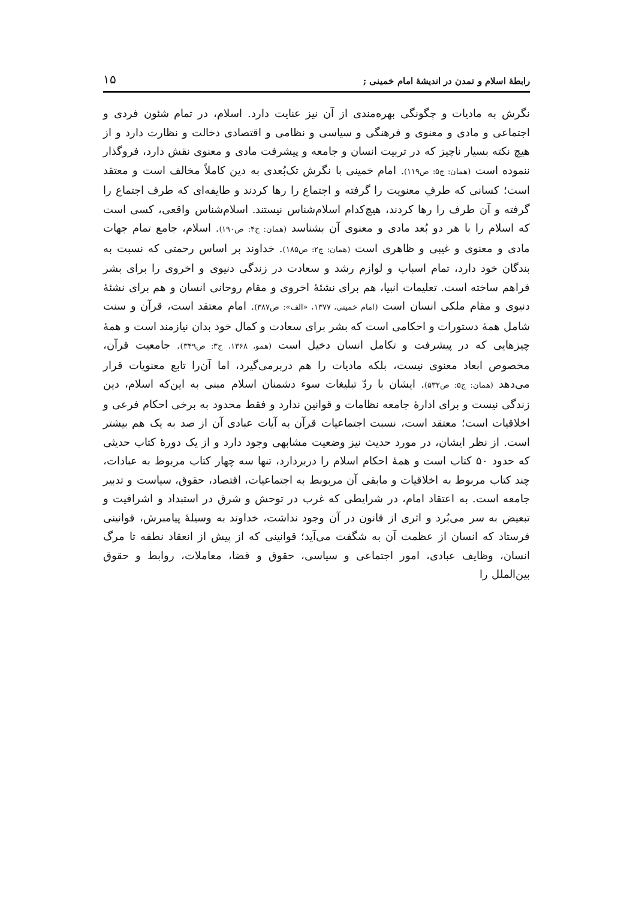رابطهٔ اسلام و تمدن در اندیشهٔ امام خمینی ; ۱۵
نگرش به مادیات و چگونگی بهره‌مندی از آن نیز عنایت دارد. اسلام، در تمام شئون فردی و اجتماعی و مادی و معنوی و فرهنگی و سیاسی و نظامی و اقتصادی دخالت و نظارت دارد و از هیچ نکته بسیار ناچیز که در تربیت انسان و جامعه و پیشرفت مادی و معنوی نقش دارد، فروگذار ننموده است (همان: ج۵: ص۱۱۹). امام خمینی با نگرش تک‌بُعدی به دین کاملاً مخالف است و معتقد است؛ کسانی که طرفِ معنویت را گرفته و اجتماع را رها کردند و طایفه‌ای که طرف اجتماع را گرفته و آن طرف را رها کردند، هیچ‌کدام اسلام‌شناس نیستند. اسلام‌شناس واقعی، کسی است که اسلام را با هر دو بُعد مادی و معنوی آن بشناسد (همان: ج۴: ص۱۹۰). اسلام، جامع تمام جهات مادی و معنوی و غیبی و ظاهری است (همان: ج۲: ص۱۸۵). خداوند بر اساس رحمتی که نسبت به بندگان خود دارد، تمام اسباب و لوازم رشد و سعادت در زندگی دنیوی و اخروی را برای بشر فراهم ساخته است. تعلیمات انبیا، هم برای نشئهٔ اخروی و مقام روحانی انسان و هم برای نشئهٔ دنیوی و مقام ملکی انسان است (امام خمینی، ۱۳۷۷، «الف»: ص۳۸۷). امام معتقد است، قرآن و سنت شامل همهٔ دستورات و احکامی است که بشر برای سعادت و کمال خود بدان نیازمند است و همهٔ چیزهایی که در پیشرفت و تکامل انسان دخیل است (همو، ۱۳۶۸، ج۳: ص۳۴۹). جامعیت قرآن، مخصوص ابعاد معنوی نیست، بلکه مادیات را هم دربرمی‌گیرد، اما آن‌را تابع معنویات قرار می‌دهد (همان: ج۵: ص۵۳۲). ایشان با ردّ تبلیغات سوء دشمنان اسلام مبنی به این‌که اسلام، دین زندگی نیست و برای ادارهٔ جامعه نظامات و قوانین ندارد و فقط محدود به برخی احکام فرعی و اخلاقیات است؛ معتقد است، نسبت اجتماعیات قرآن به آیات عبادی آن از صد به یک هم بیشتر است. از نظر ایشان، در مورد حدیث نیز وضعیت مشابهی وجود دارد و از یک دورهٔ کتاب حدیثی که حدود ۵۰ کتاب است و همهٔ احکام اسلام را دربردارد، تنها سه چهار کتاب مربوط به عبادات، چند کتاب مربوط به اخلاقیات و مابقی آن مربوبط به اجتماعیات، اقتصاد، حقوق، سیاست و تدبیر جامعه است. به اعتقاد امام، در شرایطی که غرب در توحش و شرق در استبداد و اشرافیت و تبعیض به سر می‌بُرد و اثری از قانون در آن وجود نداشت، خداوند به وسیلهٔ پیامبرش، قوانینی فرستاد که انسان از عظمت آن به شگفت می‌آید؛ قوانینی که از پیش از انعقاد نطفه تا مرگ انسان، وظایف عبادی، امور اجتماعی و سیاسی، حقوق و قضا، معاملات، روابط و حقوق بین‌الملل را